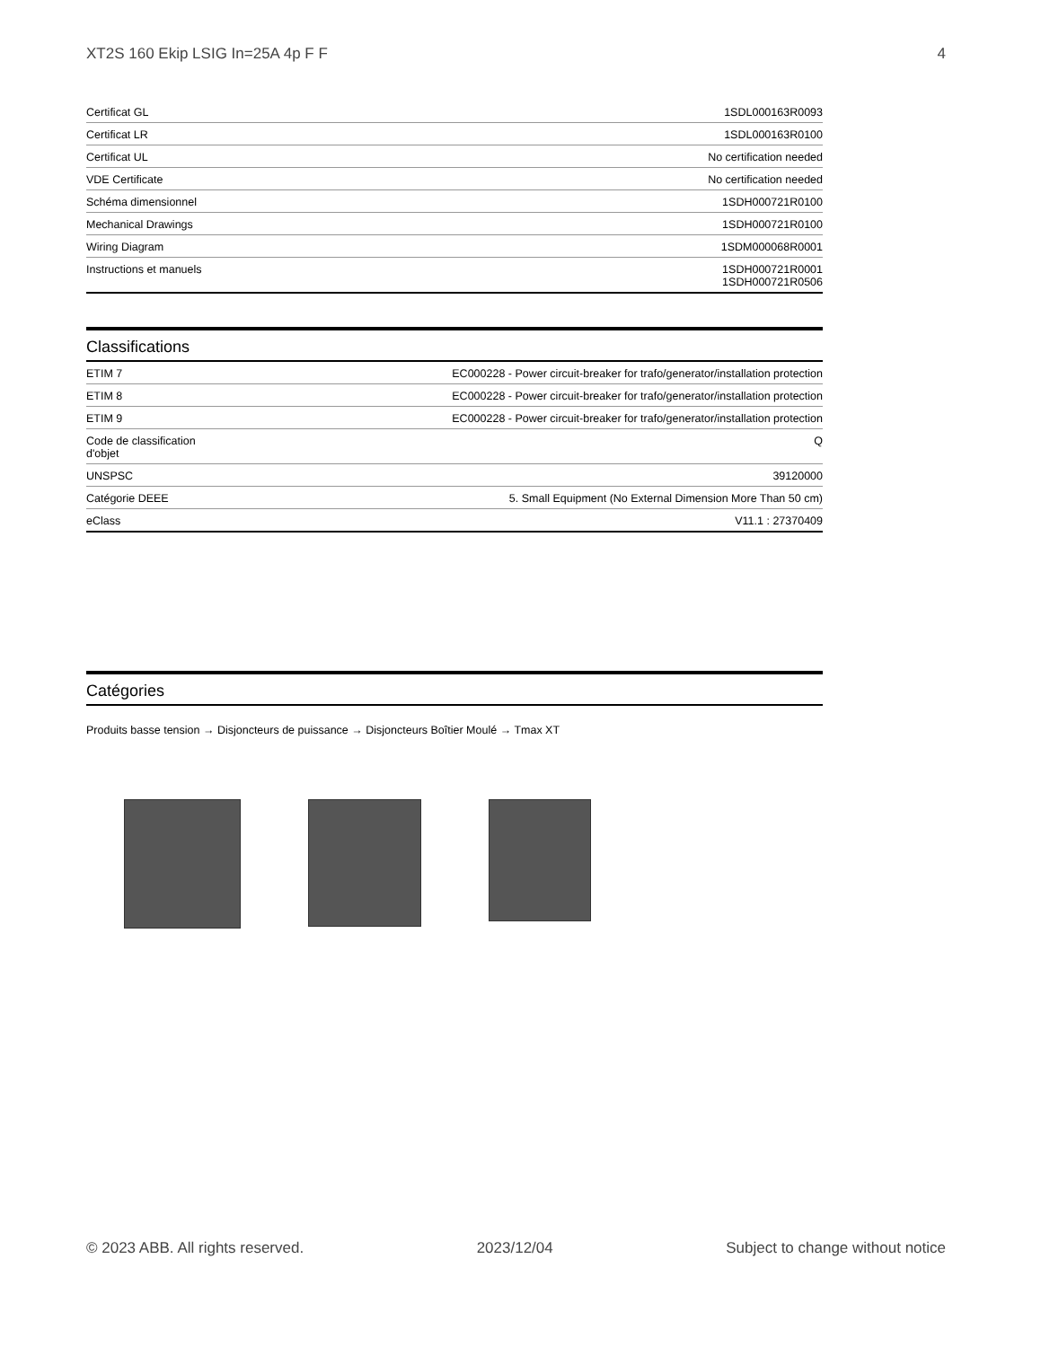XT2S 160 Ekip LSIG In=25A 4p F F 4
| Certificat GL | 1SDL000163R0093 |
| Certificat LR | 1SDL000163R0100 |
| Certificat UL | No certification needed |
| VDE Certificate | No certification needed |
| Schéma dimensionnel | 1SDH000721R0100 |
| Mechanical Drawings | 1SDH000721R0100 |
| Wiring Diagram | 1SDM000068R0001 |
| Instructions et manuels | 1SDH000721R0001 1SDH000721R0506 |
Classifications
| ETIM 7 | EC000228 - Power circuit-breaker for trafo/generator/installation protection |
| ETIM 8 | EC000228 - Power circuit-breaker for trafo/generator/installation protection |
| ETIM 9 | EC000228 - Power circuit-breaker for trafo/generator/installation protection |
| Code de classification d'objet | Q |
| UNSPSC | 39120000 |
| Catégorie DEEE | 5. Small Equipment (No External Dimension More Than 50 cm) |
| eClass | V11.1 : 27370409 |
Catégories
Produits basse tension → Disjoncteurs de puissance → Disjoncteurs Boîtier Moulé → Tmax XT
© 2023 ABB. All rights reserved. 2023/12/04 Subject to change without notice